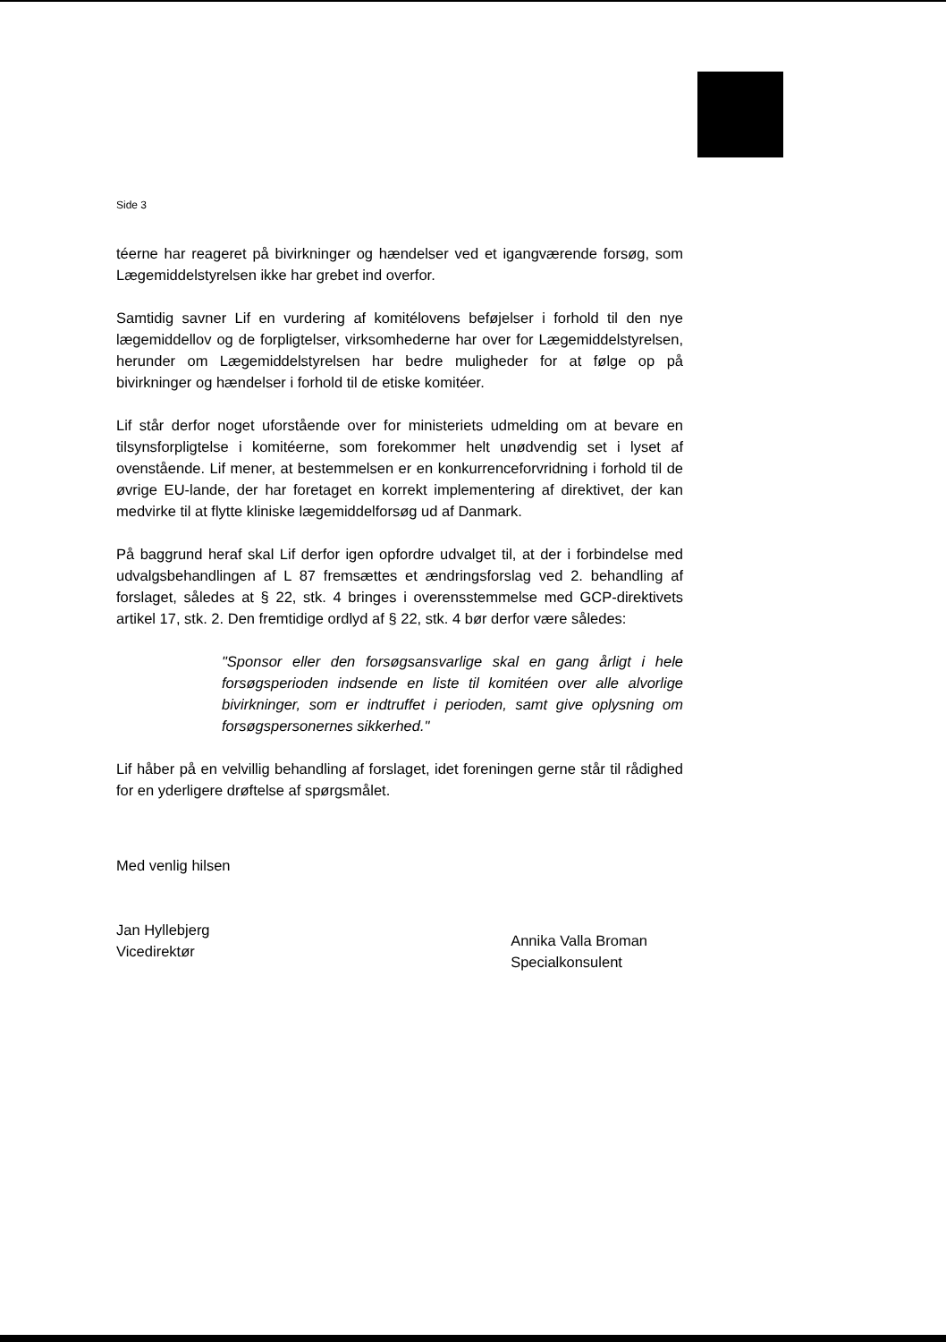Side 3
téerne har reageret på bivirkninger og hændelser ved et igangværende forsøg, som Lægemiddelstyrelsen ikke har grebet ind overfor.
Samtidig savner Lif en vurdering af komitélovens beføjelser i forhold til den nye lægemiddellov og de forpligtelser, virksomhederne har over for Lægemiddelstyrelsen, herunder om Lægemiddelstyrelsen har bedre muligheder for at følge op på bivirkninger og hændelser i forhold til de etiske komitéer.
Lif står derfor noget uforstående over for ministeriets udmelding om at bevare en tilsynsforpligtelse i komitéerne, som forekommer helt unødvendig set i lyset af ovenstående. Lif mener, at bestemmelsen er en konkurrenceforvridning i forhold til de øvrige EU-lande, der har foretaget en korrekt implementering af direktivet, der kan medvirke til at flytte kliniske lægemiddelforsøg ud af Danmark.
På baggrund heraf skal Lif derfor igen opfordre udvalget til, at der i forbindelse med udvalgsbehandlingen af L 87 fremsættes et ændringsforslag ved 2. behandling af forslaget, således at § 22, stk. 4 bringes i overensstemmelse med GCP-direktivets artikel 17, stk. 2. Den fremtidige ordlyd af § 22, stk. 4 bør derfor være således:
"Sponsor eller den forsøgsansvarlige skal en gang årligt i hele forsøgsperioden indsende en liste til komitéen over alle alvorlige bivirkninger, som er indtruffet i perioden, samt give oplysning om forsøgspersonernes sikkerhed."
Lif håber på en velvillig behandling af forslaget, idet foreningen gerne står til rådighed for en yderligere drøftelse af spørgsmålet.
Med venlig hilsen
Jan Hyllebjerg
Vicedirektør
Annika Valla Broman
Specialkonsulent